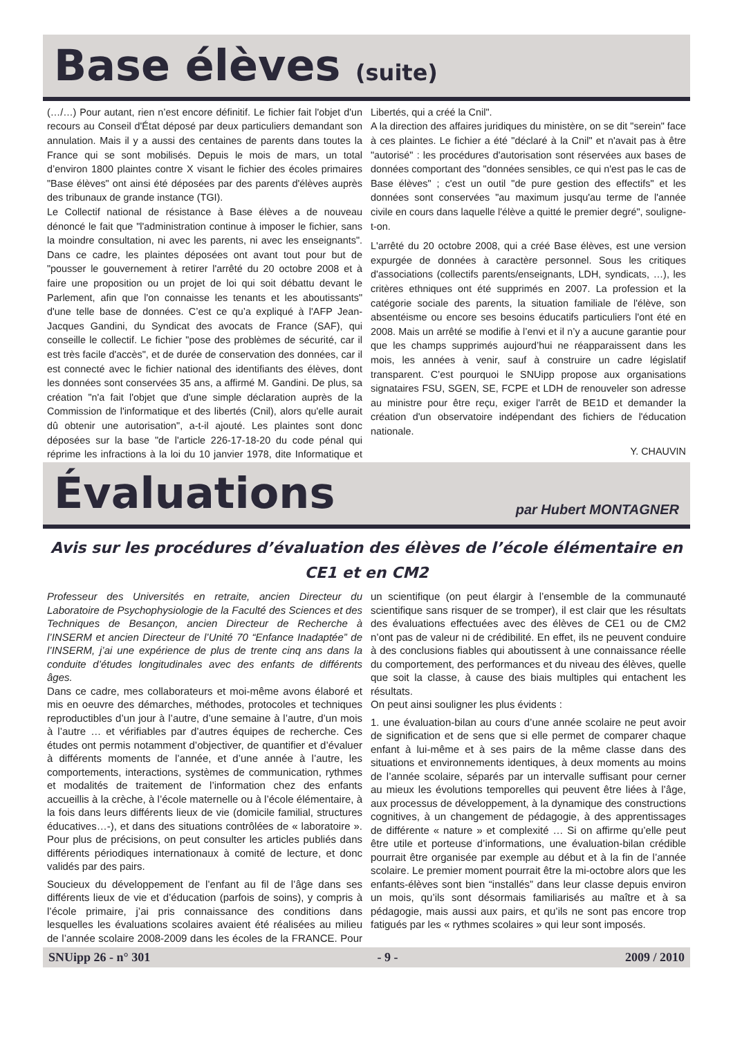Base élèves (suite)
(…/…) Pour autant, rien n’est encore définitif. Le fichier fait l'objet d'un recours au Conseil d'État déposé par deux particuliers demandant son annulation. Mais il y a aussi des centaines de parents dans toutes la France qui se sont mobilisés. Depuis le mois de mars, un total d’environ 1800 plaintes contre X visant le fichier des écoles primaires "Base élèves" ont ainsi été déposées par des parents d'élèves auprès des tribunaux de grande instance (TGI).
Le Collectif national de résistance à Base élèves a de nouveau dénoncé le fait que "l'administration continue à imposer le fichier, sans la moindre consultation, ni avec les parents, ni avec les enseignants". Dans ce cadre, les plaintes déposées ont avant tout pour but de "pousser le gouvernement à retirer l'arrêté du 20 octobre 2008 et à faire une proposition ou un projet de loi qui soit débattu devant le Parlement, afin que l'on connaisse les tenants et les aboutissants" d'une telle base de données. C’est ce qu’a expliqué à l'AFP Jean-Jacques Gandini, du Syndicat des avocats de France (SAF), qui conseille le collectif. Le fichier "pose des problèmes de sécurité, car il est très facile d'accès", et de durée de conservation des données, car il est connecté avec le fichier national des identifiants des élèves, dont les données sont conservées 35 ans, a affirmé M. Gandini. De plus, sa création "n'a fait l'objet que d'une simple déclaration auprès de la Commission de l'informatique et des libertés (Cnil), alors qu'elle aurait dû obtenir une autorisation", a-t-il ajouté. Les plaintes sont donc déposées sur la base "de l'article 226-17-18-20 du code pénal qui réprime les infractions à la loi du 10 janvier 1978, dite Informatique et Libertés, qui a créé la Cnil".
A la direction des affaires juridiques du ministère, on se dit "serein" face à ces plaintes. Le fichier a été "déclaré à la Cnil" et n'avait pas à être "autorisé" : les procédures d'autorisation sont réservées aux bases de données comportant des "données sensibles, ce qui n'est pas le cas de Base élèves" ; c'est un outil "de pure gestion des effectifs" et les données sont conservées "au maximum jusqu'au terme de l'année civile en cours dans laquelle l'élève a quitté le premier degré", souligne-t-on.
L'arrêté du 20 octobre 2008, qui a créé Base élèves, est une version expurgée de données à caractère personnel. Sous les critiques d'associations (collectifs parents/enseignants, LDH, syndicats, …), les critères ethniques ont été supprimés en 2007. La profession et la catégorie sociale des parents, la situation familiale de l'élève, son absentéisme ou encore ses besoins éducatifs particuliers l'ont été en 2008. Mais un arrêté se modifie à l’envi et il n’y a aucune garantie pour que les champs supprimés aujourd’hui ne réapparaissent dans les mois, les années à venir, sauf à construire un cadre législatif transparent. C’est pourquoi le SNUipp propose aux organisations signataires FSU, SGEN, SE, FCPE et LDH de renouveler son adresse au ministre pour être reçu, exiger l'arrêt de BE1D et demander la création d'un observatoire indépendant des fichiers de l'éducation nationale.
Y. CHAUVIN
Évaluations
par Hubert MONTAGNER
Avis sur les procédures d’évaluation des élèves de l’école élémentaire en CE1 et en CM2
Professeur des Universités en retraite, ancien Directeur du Laboratoire de Psychophysiologie de la Faculté des Sciences et des Techniques de Besançon, ancien Directeur de Recherche à l’INSERM et ancien Directeur de l’Unité 70 “Enfance Inadaptée” de l’INSERM, j’ai une expérience de plus de trente cinq ans dans la conduite d’études longitudinales avec des enfants de différents âges.
Dans ce cadre, mes collaborateurs et moi-même avons élaboré et mis en oeuvre des démarches, méthodes, protocoles et techniques reproductibles d’un jour à l’autre, d’une semaine à l’autre, d’un mois à l’autre … et vérifiables par d’autres équipes de recherche. Ces études ont permis notamment d’objectiver, de quantifier et d’évaluer à différents moments de l’année, et d’une année à l’autre, les comportements, interactions, systèmes de communication, rythmes et modalités de traitement de l’information chez des enfants accueillis à la crèche, à l’école maternelle ou à l’école élémentaire, à la fois dans leurs différents lieux de vie (domicile familial, structures éducatives…-), et dans des situations contrôlées de « laboratoire ». Pour plus de précisions, on peut consulter les articles publiés dans différents périodiques internationaux à comité de lecture, et donc validés par des pairs.
Soucieux du développement de l’enfant au fil de l’âge dans ses différents lieux de vie et d’éducation (parfois de soins), y compris à l’école primaire, j’ai pris connaissance des conditions dans lesquelles les évaluations scolaires avaient été réalisées au milieu de l’année scolaire 2008-2009 dans les écoles de la FRANCE. Pour un scientifique (on peut élargir à l’ensemble de la communauté scientifique sans risquer de se tromper), il est clair que les résultats des évaluations effectuées avec des élèves de CE1 ou de CM2 n’ont pas de valeur ni de crédibilité. En effet, ils ne peuvent conduire à des conclusions fiables qui aboutissent à une connaissance réelle du comportement, des performances et du niveau des élèves, quelle que soit la classe, à cause des biais multiples qui entachent les résultats.
On peut ainsi souligner les plus évidents :
1. une évaluation-bilan au cours d’une année scolaire ne peut avoir de signification et de sens que si elle permet de comparer chaque enfant à lui-même et à ses pairs de la même classe dans des situations et environnements identiques, à deux moments au moins de l’année scolaire, séparés par un intervalle suffisant pour cerner au mieux les évolutions temporelles qui peuvent être liées à l’âge, aux processus de développement, à la dynamique des constructions cognitives, à un changement de pédagogie, à des apprentissages de différente « nature » et complexité … Si on affirme qu’elle peut être utile et porteuse d’informations, une évaluation-bilan crédible pourrait être organisée par exemple au début et à la fin de l’année scolaire. Le premier moment pourrait être la mi-octobre alors que les enfants-élèves sont bien “installés” dans leur classe depuis environ un mois, qu’ils sont désormais familiarisés au maître et à sa pédagogie, mais aussi aux pairs, et qu’ils ne sont pas encore trop fatigués par les « rythmes scolaires » qui leur sont imposés.
SNUipp 26 - n° 301 - 9 - 2009 / 2010